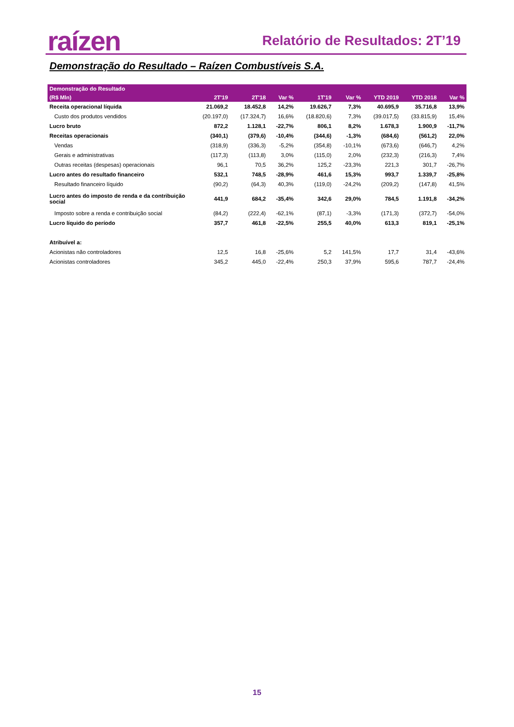raízen Relatório de Resultados: 2T’19
Demonstração do Resultado – Raízen Combustíveis S.A.
| Demonstração do Resultado | | | | | | | | |
| --- | --- | --- | --- | --- | --- | --- | --- | --- |
| (R$ Mln) | 2T'19 | 2T'18 | Var % | 1T'19 | Var % | YTD 2019 | YTD 2018 | Var % |
| Receita operacional líquida | 21.069,2 | 18.452,8 | 14,2% | 19.626,7 | 7,3% | 40.695,9 | 35.716,8 | 13,9% |
| Custo dos produtos vendidos | (20.197,0) | (17.324,7) | 16,6% | (18.820,6) | 7,3% | (39.017,5) | (33.815,9) | 15,4% |
| Lucro bruto | 872,2 | 1.128,1 | -22,7% | 806,1 | 8,2% | 1.678,3 | 1.900,9 | -11,7% |
| Receitas operacionais | (340,1) | (379,6) | -10,4% | (344,6) | -1,3% | (684,6) | (561,2) | 22,0% |
| Vendas | (318,9) | (336,3) | -5,2% | (354,8) | -10,1% | (673,6) | (646,7) | 4,2% |
| Gerais e administrativas | (117,3) | (113,8) | 3,0% | (115,0) | 2,0% | (232,3) | (216,3) | 7,4% |
| Outras receitas (despesas) operacionais | 96,1 | 70,5 | 36,2% | 125,2 | -23,3% | 221,3 | 301,7 | -26,7% |
| Lucro antes do resultado financeiro | 532,1 | 748,5 | -28,9% | 461,6 | 15,3% | 993,7 | 1.339,7 | -25,8% |
| Resultado financeiro líquido | (90,2) | (64,3) | 40,3% | (119,0) | -24,2% | (209,2) | (147,8) | 41,5% |
| Lucro antes do imposto de renda e da contribuição social | 441,9 | 684,2 | -35,4% | 342,6 | 29,0% | 784,5 | 1.191,8 | -34,2% |
| Imposto sobre a renda e contribuição social | (84,2) | (222,4) | -62,1% | (87,1) | -3,3% | (171,3) | (372,7) | -54,0% |
| Lucro líquido do período | 357,7 | 461,8 | -22,5% | 255,5 | 40,0% | 613,3 | 819,1 | -25,1% |
| Atribuível a: | | | | | | | | |
| Acionistas não controladores | 12,5 | 16,8 | -25,6% | 5,2 | 141,5% | 17,7 | 31,4 | -43,6% |
| Acionistas controladores | 345,2 | 445,0 | -22,4% | 250,3 | 37,9% | 595,6 | 787,7 | -24,4% |
15